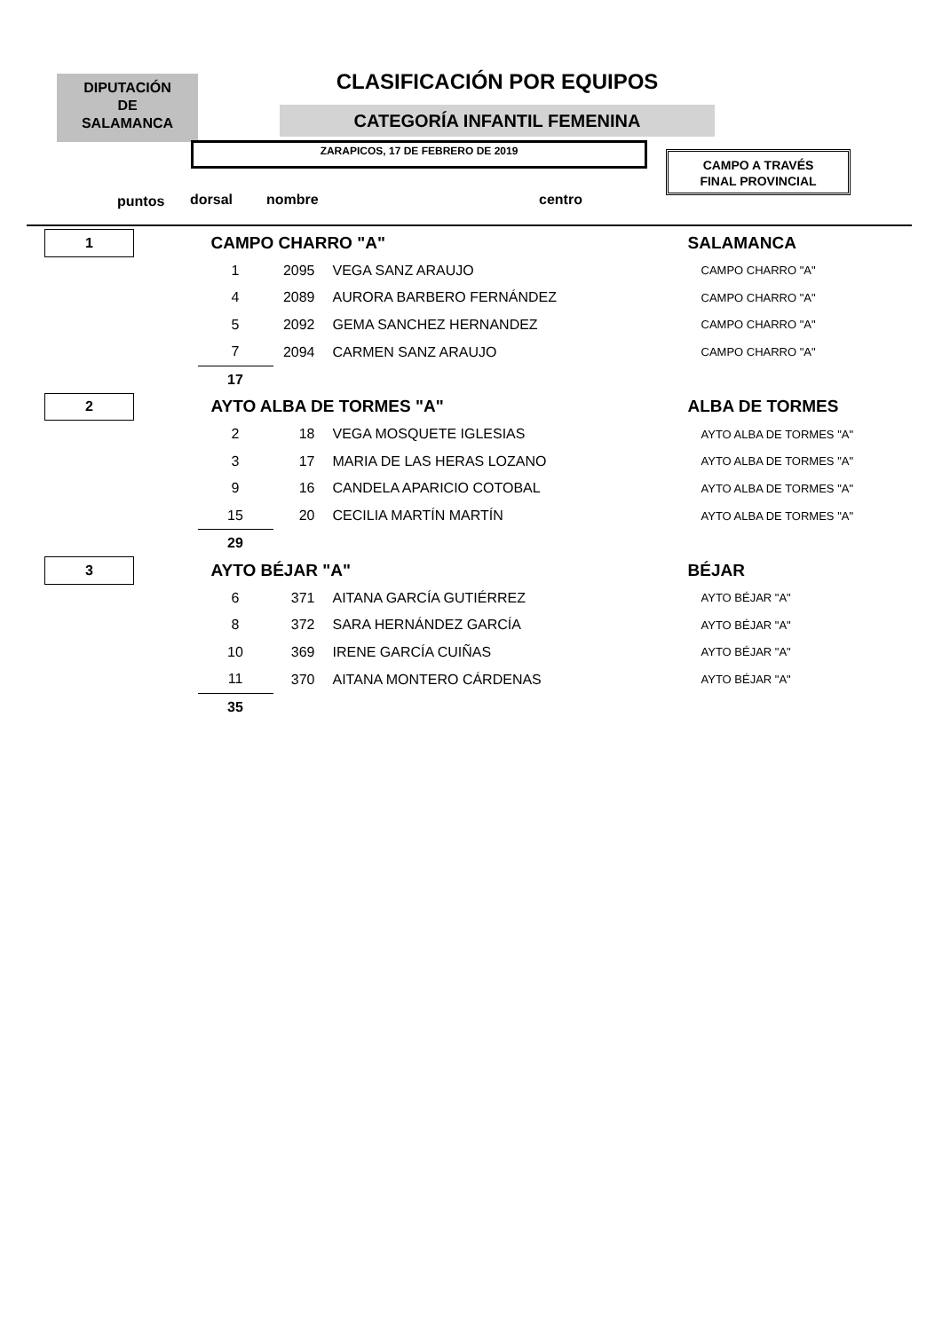DIPUTACIÓN
DE
SALAMANCA
CLASIFICACIÓN POR EQUIPOS
CATEGORÍA INFANTIL FEMENINA
ZARAPICOS, 17 DE FEBRERO DE 2019
CAMPO A TRAVÉS
FINAL PROVINCIAL
puntos dorsal nombre centro
| 1 | | CAMPO CHARRO "A" | | | SALAMANCA |
| | | 1 | 2095 | VEGA SANZ ARAUJO | CAMPO CHARRO "A" |
| | | 4 | 2089 | AURORA BARBERO FERNÁNDEZ | CAMPO CHARRO "A" |
| | | 5 | 2092 | GEMA SANCHEZ HERNANDEZ | CAMPO CHARRO "A" |
| | | 7 | 2094 | CARMEN SANZ ARAUJO | CAMPO CHARRO "A" |
| | | 17 | | | |
| 2 | | AYTO ALBA DE TORMES "A" | | | ALBA DE TORMES |
| | | 2 | 18 | VEGA MOSQUETE IGLESIAS | AYTO ALBA DE TORMES "A" |
| | | 3 | 17 | MARIA DE LAS HERAS LOZANO | AYTO ALBA DE TORMES "A" |
| | | 9 | 16 | CANDELA APARICIO COTOBAL | AYTO ALBA DE TORMES "A" |
| | | 15 | 20 | CECILIA MARTÍN MARTÍN | AYTO ALBA DE TORMES "A" |
| | | 29 | | | |
| 3 | | AYTO BÉJAR "A" | | | BÉJAR |
| | | 6 | 371 | AITANA GARCÍA GUTIÉRREZ | AYTO BÉJAR "A" |
| | | 8 | 372 | SARA HERNÁNDEZ GARCÍA | AYTO BÉJAR "A" |
| | | 10 | 369 | IRENE GARCÍA CUIÑAS | AYTO BÉJAR "A" |
| | | 11 | 370 | AITANA MONTERO CÁRDENAS | AYTO BÉJAR "A" |
| | | 35 | | | |